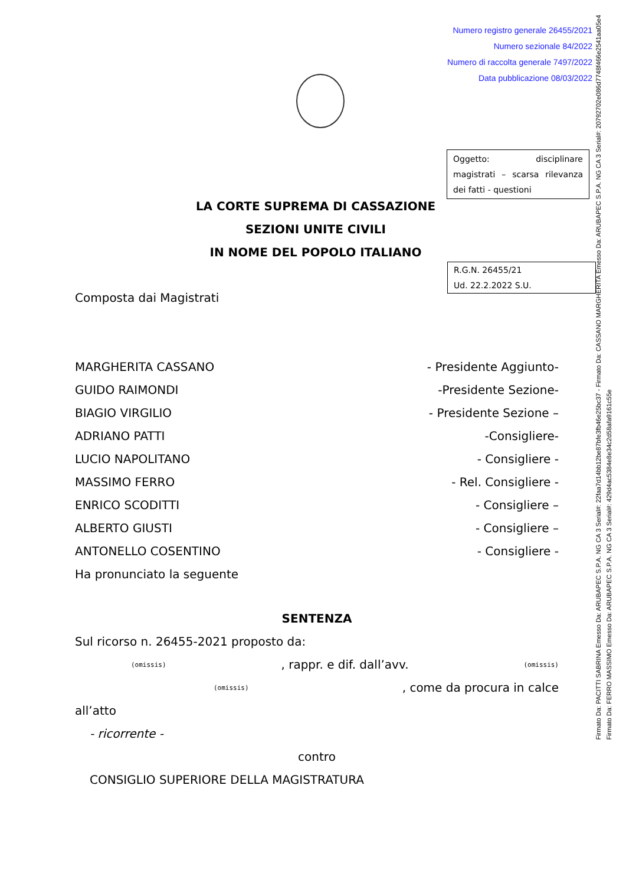Numero registro generale 26455/2021
Numero sezionale 84/2022
Numero di raccolta generale 7497/2022
Data pubblicazione 08/03/2022
Oggetto: disciplinare magistrati – scarsa rilevanza dei fatti - questioni
LA CORTE SUPREMA DI CASSAZIONE
SEZIONI UNITE CIVILI
IN NOME DEL POPOLO ITALIANO
R.G.N. 26455/21
Ud. 22.2.2022 S.U.
Composta dai Magistrati
MARGHERITA CASSANO - Presidente Aggiunto-
GUIDO RAIMONDI -Presidente Sezione-
BIAGIO VIRGILIO - Presidente Sezione –
ADRIANO PATTI -Consigliere-
LUCIO NAPOLITANO - Consigliere -
MASSIMO FERRO - Rel. Consigliere -
ENRICO SCODITTI - Consigliere –
ALBERTO GIUSTI - Consigliere –
ANTONELLO COSENTINO - Consigliere -
Ha pronunciato la seguente
SENTENZA
Sul ricorso n. 26455-2021 proposto da:
(omissis), rappr. e dif. dall’avv. (omissis)
(omissis), come da procura in calce
all’atto
- ricorrente -
contro
CONSIGLIO SUPERIORE DELLA MAGISTRATURA
Firmato Da: PACITTI SABRINA Emesso Da: ARUBAPEC S.P.A. NG CA 3 Serial#: 22faa7d14bb12be87bfe3fb46e25bc37 - Firmato Da: CASSANO MARGHERITA Emesso Da: ARUBAPEC S.P.A. NG CA 3 Serial#: 20792702e086d7748f466e2541aa05e4
Firmato Da: FERRO MASSIMO Emesso Da: ARUBAPEC S.P.A. NG CA 3 Serial#: 429d4ac5384e8e34c2d58afa9161c55e